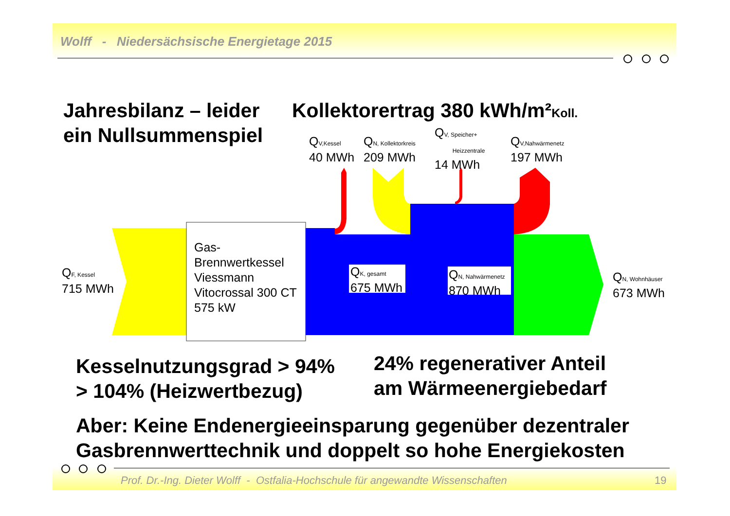Wolff - Niedersächsische Energietage 2015
Jahresbilanz – leider
ein Nullsummenspiel
Kollektorertrag 380 kWh/m²Koll.
QV,Kessel
40 MWh
QN, Kollektorkreis
209 MWh
QV, Speicher+
Heizzentrale
14 MWh
QV,Nahwärmenetz
197 MWh
QF, Kessel
715 MWh
Gas-
Brennwertkessel
Viessmann
Vitocrossal 300 CT
575 kW
QK, gesamt
675 MWh
QN, Nahwärmenetz
870 MWh
QN, Wohnhäuser
673 MWh
Kesselnutzungsgrad > 94%
> 104% (Heizwertbezug)
24% regenerativer Anteil
am Wärmeenergiebedarf
Aber: Keine Endenergieeinsparung gegenüber dezentraler
Gasbrennwerttechnik und doppelt so hohe Energiekosten
Prof. Dr.-Ing. Dieter Wolff - Ostfalia-Hochschule für angewandte Wissenschaften
19